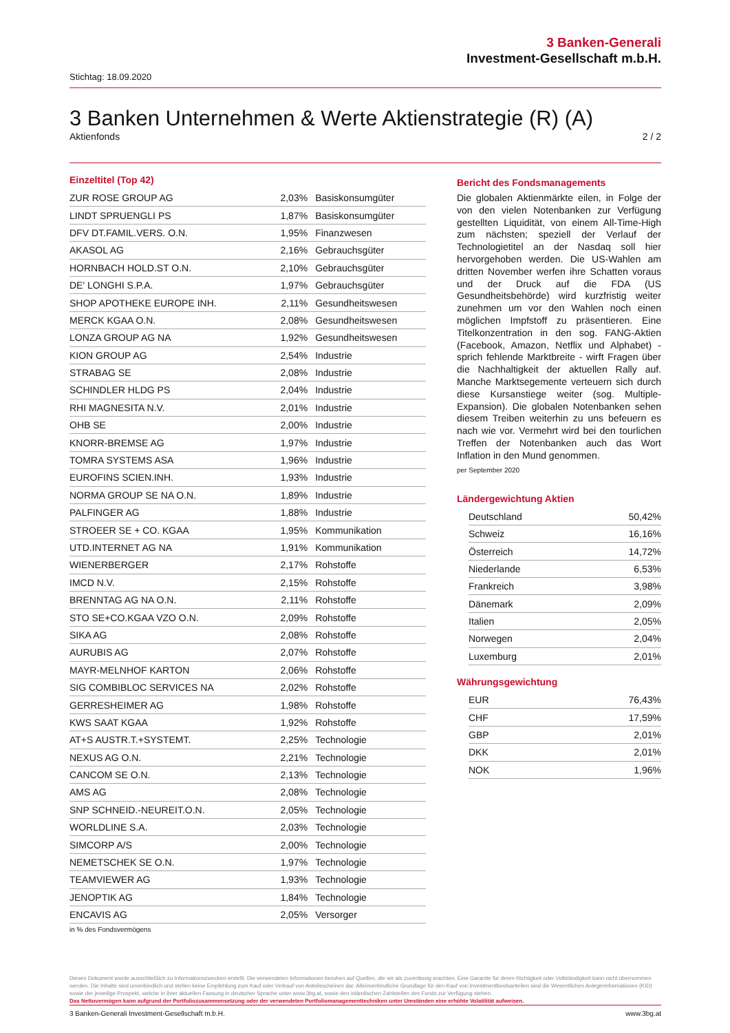3 Banken-Generali
Investment-Gesellschaft m.b.H.
Stichtag: 18.09.2020
3 Banken Unternehmen & Werte Aktienstrategie (R) (A)
Aktienfonds 2 / 2
Einzeltitel (Top 42)
| ZUR ROSE GROUP AG | 2,03% | Basiskonsumgüter |
| LINDT SPRUENGLI PS | 1,87% | Basiskonsumgüter |
| DFV DT.FAMIL.VERS. O.N. | 1,95% | Finanzwesen |
| AKASOL AG | 2,16% | Gebrauchsgüter |
| HORNBACH HOLD.ST O.N. | 2,10% | Gebrauchsgüter |
| DE' LONGHI S.P.A. | 1,97% | Gebrauchsgüter |
| SHOP APOTHEKE EUROPE INH. | 2,11% | Gesundheitswesen |
| MERCK KGAA O.N. | 2,08% | Gesundheitswesen |
| LONZA GROUP AG NA | 1,92% | Gesundheitswesen |
| KION GROUP AG | 2,54% | Industrie |
| STRABAG SE | 2,08% | Industrie |
| SCHINDLER HLDG PS | 2,04% | Industrie |
| RHI MAGNESITA N.V. | 2,01% | Industrie |
| OHB SE | 2,00% | Industrie |
| KNORR-BREMSE AG | 1,97% | Industrie |
| TOMRA SYSTEMS ASA | 1,96% | Industrie |
| EUROFINS SCIEN.INH. | 1,93% | Industrie |
| NORMA GROUP SE NA O.N. | 1,89% | Industrie |
| PALFINGER AG | 1,88% | Industrie |
| STROEER SE + CO. KGAA | 1,95% | Kommunikation |
| UTD.INTERNET AG NA | 1,91% | Kommunikation |
| WIENERBERGER | 2,17% | Rohstoffe |
| IMCD N.V. | 2,15% | Rohstoffe |
| BRENNTAG AG NA O.N. | 2,11% | Rohstoffe |
| STO SE+CO.KGAA VZO O.N. | 2,09% | Rohstoffe |
| SIKA AG | 2,08% | Rohstoffe |
| AURUBIS AG | 2,07% | Rohstoffe |
| MAYR-MELNHOF KARTON | 2,06% | Rohstoffe |
| SIG COMBIBLOC SERVICES NA | 2,02% | Rohstoffe |
| GERRESHEIMER AG | 1,98% | Rohstoffe |
| KWS SAAT KGAA | 1,92% | Rohstoffe |
| AT+S AUSTR.T.+SYSTEMT. | 2,25% | Technologie |
| NEXUS AG O.N. | 2,21% | Technologie |
| CANCOM SE O.N. | 2,13% | Technologie |
| AMS AG | 2,08% | Technologie |
| SNP SCHNEID.-NEUREIT.O.N. | 2,05% | Technologie |
| WORLDLINE S.A. | 2,03% | Technologie |
| SIMCORP A/S | 2,00% | Technologie |
| NEMETSCHEK SE O.N. | 1,97% | Technologie |
| TEAMVIEWER AG | 1,93% | Technologie |
| JENOPTIK AG | 1,84% | Technologie |
| ENCAVIS AG | 2,05% | Versorger |
in % des Fondsvermögens
Bericht des Fondsmanagements
Die globalen Aktienmärkte eilen, in Folge der von den vielen Notenbanken zur Verfügung gestellten Liquidität, von einem All-Time-High zum nächsten; speziell der Verlauf der Technologietitel an der Nasdaq soll hier hervorgehoben werden. Die US-Wahlen am dritten November werfen ihre Schatten voraus und der Druck auf die FDA (US Gesundheitsbehörde) wird kurzfristig weiter zunehmen um vor den Wahlen noch einen möglichen Impfstoff zu präsentieren. Eine Titelkonzentration in den sog. FANG-Aktien (Facebook, Amazon, Netflix und Alphabet) - sprich fehlende Marktbreite - wirft Fragen über die Nachhaltigkeit der aktuellen Rally auf. Manche Marktsegemente verteuern sich durch diese Kursanstiege weiter (sog. Multiple-Expansion). Die globalen Notenbanken sehen diesem Treiben weiterhin zu uns befeuern es nach wie vor. Vermehrt wird bei den tourlichen Treffen der Notenbanken auch das Wort Inflation in den Mund genommen.
per September 2020
Ländergewichtung Aktien
| Deutschland | 50,42% |
| Schweiz | 16,16% |
| Österreich | 14,72% |
| Niederlande | 6,53% |
| Frankreich | 3,98% |
| Dänemark | 2,09% |
| Italien | 2,05% |
| Norwegen | 2,04% |
| Luxemburg | 2,01% |
Währungsgewichtung
| EUR | 76,43% |
| CHF | 17,59% |
| GBP | 2,01% |
| DKK | 2,01% |
| NOK | 1,96% |
Dieses Dokument wurde ausschließlich zu Informationszwecken erstellt. Die verwendeten Informationen beruhen auf Quellen, die wir als zuverlässig erachten. Eine Garantie für deren Richtigkeit oder Vollständigkeit kann nicht übernommen werden. Die Inhalte sind unverbindlich und stellen keine Empfehlung zum Kauf oder Verkauf von Anteilsscheinen dar. Alleinverbindliche Grundlage für den Kauf von Investmentfondsanteilen sind die Wesentlichen Anlegerinformationen (KID) sowie der jeweilige Prospekt, welche in ihrer aktuellen Fassung in deutscher Sprache unter www.3bg.at, sowie den inländischen Zahlstellen des Fonds zur Verfügung stehen.
Das Nettovermögen kann aufgrund der Portfoliozusammensetzung oder der verwendeten Portfoliomanagementtechniken unter Umständen eine erhöhte Volatilität aufweisen.
3 Banken-Generali Investment-Gesellschaft m.b.H. www.3bg.at